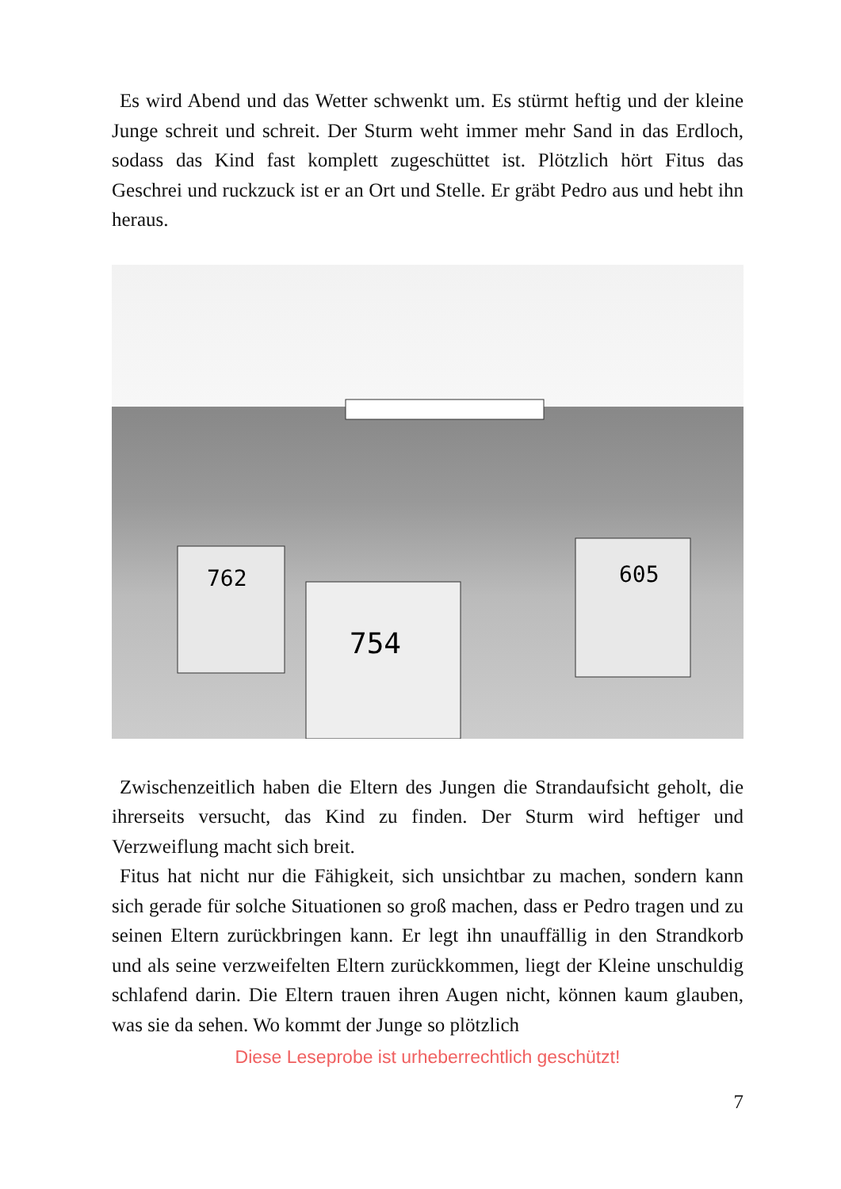Es wird Abend und das Wetter schwenkt um. Es stürmt heftig und der kleine Junge schreit und schreit. Der Sturm weht immer mehr Sand in das Erdloch, sodass das Kind fast komplett zugeschüttet ist. Plötzlich hört Fitus das Geschrei und ruckzuck ist er an Ort und Stelle. Er gräbt Pedro aus und hebt ihn heraus.
762
754
605
Zwischenzeitlich haben die Eltern des Jungen die Strandaufsicht geholt, die ihrerseits versucht, das Kind zu finden. Der Sturm wird heftiger und Verzweiflung macht sich breit.
Fitus hat nicht nur die Fähigkeit, sich unsichtbar zu machen, sondern kann sich gerade für solche Situationen so groß machen, dass er Pedro tragen und zu seinen Eltern zurückbringen kann. Er legt ihn unauffällig in den Strandkorb und als seine verzweifelten Eltern zurückkommen, liegt der Kleine unschuldig schlafend darin. Die Eltern trauen ihren Augen nicht, können kaum glauben, was sie da sehen. Wo kommt der Junge so plötzlich
Diese Leseprobe ist urheberrechtlich geschützt!
7